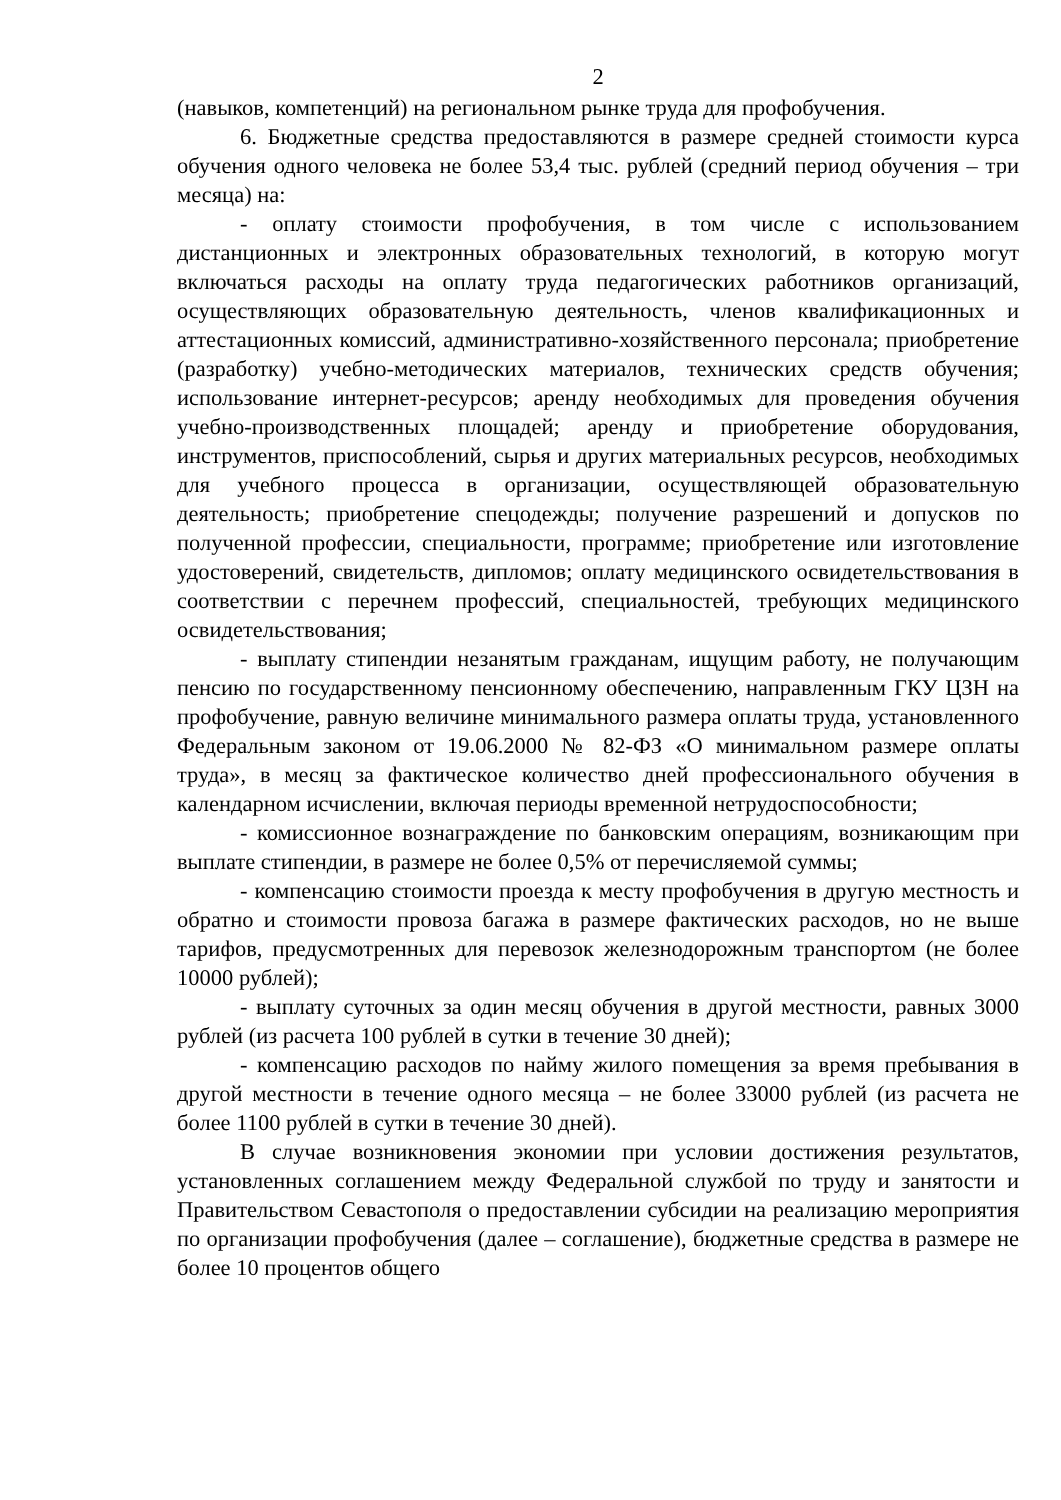2
(навыков, компетенций) на региональном рынке труда для профобучения.
6. Бюджетные средства предоставляются в размере средней стоимости курса обучения одного человека не более 53,4 тыс. рублей (средний период обучения – три месяца) на:
- оплату стоимости профобучения, в том числе с использованием дистанционных и электронных образовательных технологий, в которую могут включаться расходы на оплату труда педагогических работников организаций, осуществляющих образовательную деятельность, членов квалификационных и аттестационных комиссий, административно-хозяйственного персонала; приобретение (разработку) учебно-методических материалов, технических средств обучения; использование интернет-ресурсов; аренду необходимых для проведения обучения учебно-производственных площадей; аренду и приобретение оборудования, инструментов, приспособлений, сырья и других материальных ресурсов, необходимых для учебного процесса в организации, осуществляющей образовательную деятельность; приобретение спецодежды; получение разрешений и допусков по полученной профессии, специальности, программе; приобретение или изготовление удостоверений, свидетельств, дипломов; оплату медицинского освидетельствования в соответствии с перечнем профессий, специальностей, требующих медицинского освидетельствования;
- выплату стипендии незанятым гражданам, ищущим работу, не получающим пенсию по государственному пенсионному обеспечению, направленным ГКУ ЦЗН на профобучение, равную величине минимального размера оплаты труда, установленного Федеральным законом от 19.06.2000 № 82-ФЗ «О минимальном размере оплаты труда», в месяц за фактическое количество дней профессионального обучения в календарном исчислении, включая периоды временной нетрудоспособности;
- комиссионное вознаграждение по банковским операциям, возникающим при выплате стипендии, в размере не более 0,5% от перечисляемой суммы;
- компенсацию стоимости проезда к месту профобучения в другую местность и обратно и стоимости провоза багажа в размере фактических расходов, но не выше тарифов, предусмотренных для перевозок железнодорожным транспортом (не более 10000 рублей);
- выплату суточных за один месяц обучения в другой местности, равных 3000 рублей (из расчета 100 рублей в сутки в течение 30 дней);
- компенсацию расходов по найму жилого помещения за время пребывания в другой местности в течение одного месяца – не более 33000 рублей (из расчета не более 1100 рублей в сутки в течение 30 дней).
В случае возникновения экономии при условии достижения результатов, установленных соглашением между Федеральной службой по труду и занятости и Правительством Севастополя о предоставлении субсидии на реализацию мероприятия по организации профобучения (далее – соглашение), бюджетные средства в размере не более 10 процентов общего